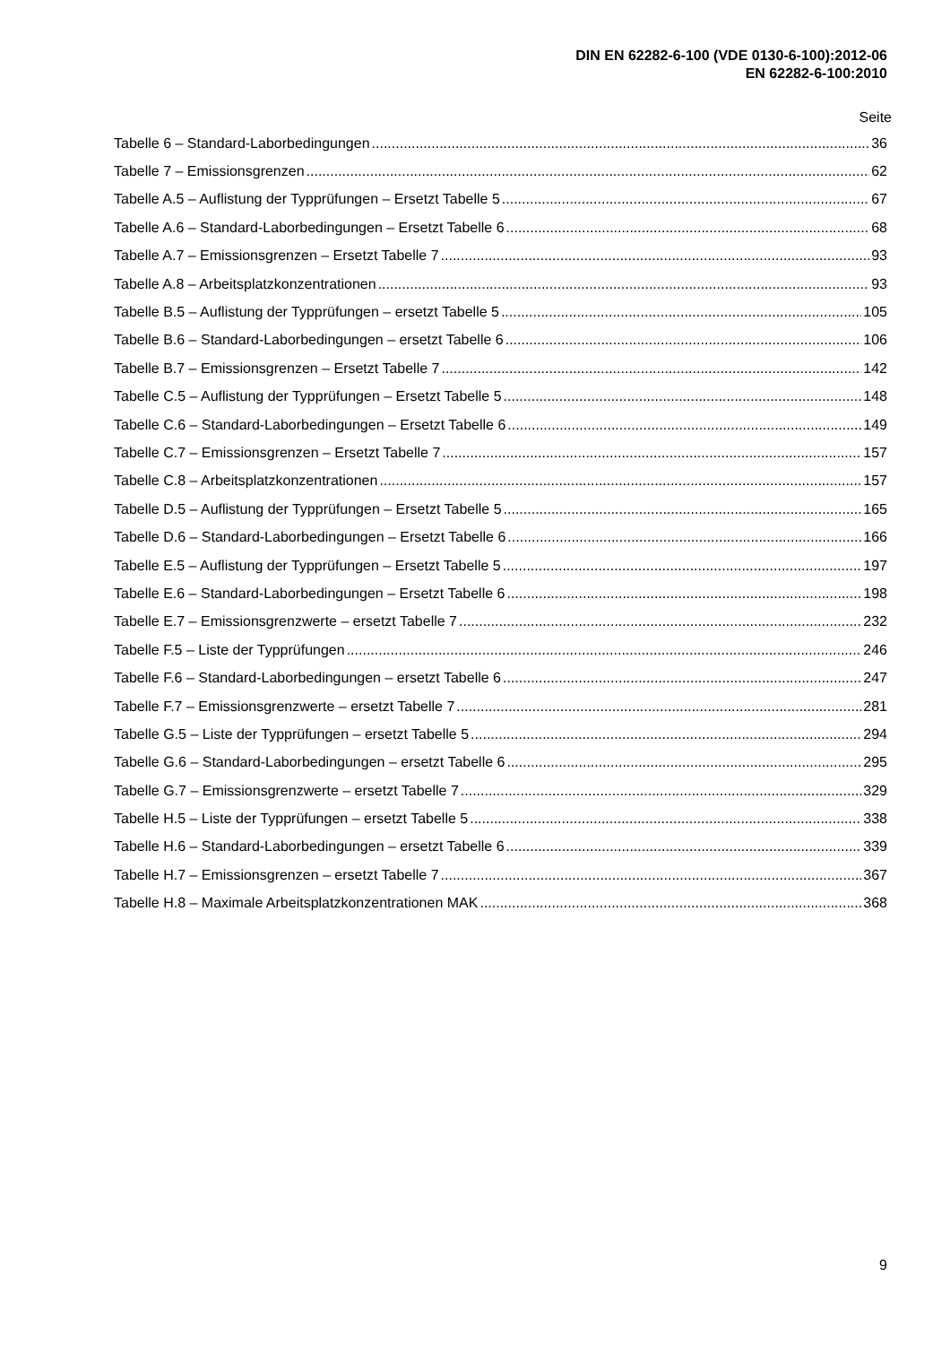DIN EN 62282-6-100 (VDE 0130-6-100):2012-06
EN 62282-6-100:2010
Seite
Tabelle 6 – Standard-Laborbedingungen 36
Tabelle 7 – Emissionsgrenzen 62
Tabelle A.5 – Auflistung der Typprüfungen – Ersetzt Tabelle 5 67
Tabelle A.6 – Standard-Laborbedingungen – Ersetzt Tabelle 6 68
Tabelle A.7 – Emissionsgrenzen – Ersetzt Tabelle 7 93
Tabelle A.8 – Arbeitsplatzkonzentrationen 93
Tabelle B.5 – Auflistung der Typprüfungen – ersetzt Tabelle 5 105
Tabelle B.6 – Standard-Laborbedingungen – ersetzt Tabelle 6 106
Tabelle B.7 – Emissionsgrenzen – Ersetzt Tabelle 7 142
Tabelle C.5 – Auflistung der Typprüfungen – Ersetzt Tabelle 5 148
Tabelle C.6 – Standard-Laborbedingungen – Ersetzt Tabelle 6 149
Tabelle C.7 – Emissionsgrenzen – Ersetzt Tabelle 7 157
Tabelle C.8 – Arbeitsplatzkonzentrationen 157
Tabelle D.5 – Auflistung der Typprüfungen – Ersetzt Tabelle 5 165
Tabelle D.6 – Standard-Laborbedingungen – Ersetzt Tabelle 6 166
Tabelle E.5 – Auflistung der Typprüfungen – Ersetzt Tabelle 5 197
Tabelle E.6 – Standard-Laborbedingungen – Ersetzt Tabelle 6 198
Tabelle E.7 – Emissionsgrenzwerte – ersetzt Tabelle 7 232
Tabelle F.5 – Liste der Typprüfungen 246
Tabelle F.6 – Standard-Laborbedingungen – ersetzt Tabelle 6 247
Tabelle F.7 – Emissionsgrenzwerte – ersetzt Tabelle 7 281
Tabelle G.5 – Liste der Typprüfungen – ersetzt Tabelle 5 294
Tabelle G.6 – Standard-Laborbedingungen – ersetzt Tabelle 6 295
Tabelle G.7 – Emissionsgrenzwerte – ersetzt Tabelle 7 329
Tabelle H.5 – Liste der Typprüfungen – ersetzt Tabelle 5 338
Tabelle H.6 – Standard-Laborbedingungen – ersetzt Tabelle 6 339
Tabelle H.7 – Emissionsgrenzen – ersetzt Tabelle 7 367
Tabelle H.8 – Maximale Arbeitsplatzkonzentrationen MAK 368
9